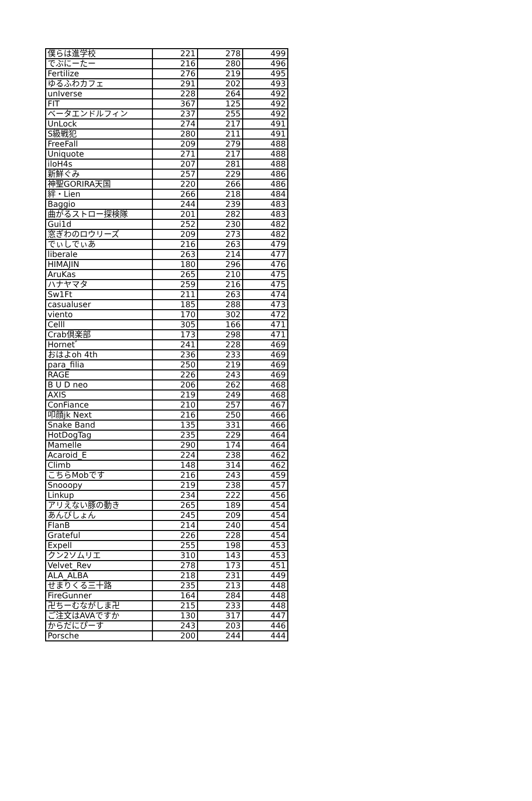| 僕らは進学校 | 221 | 278 | 499 |
| でぶにーたー | 216 | 280 | 496 |
| Fertilize | 276 | 219 | 495 |
| ゆるふわカフェ | 291 | 202 | 493 |
| unIverse | 228 | 264 | 492 |
| FIT | 367 | 125 | 492 |
| ベータエンドルフィン | 237 | 255 | 492 |
| UnLock | 274 | 217 | 491 |
| S級戦犯 | 280 | 211 | 491 |
| FreeFall | 209 | 279 | 488 |
| Uniquote | 271 | 217 | 488 |
| iloH4s | 207 | 281 | 488 |
| 新鮮ぐみ | 257 | 229 | 486 |
| 神聖GORIRA天国 | 220 | 266 | 486 |
| 絆・Lien | 266 | 218 | 484 |
| Baggio | 244 | 239 | 483 |
| 曲がるストロー探検隊 | 201 | 282 | 483 |
| Gui1d | 252 | 230 | 482 |
| 窓ぎわのロウリーズ | 209 | 273 | 482 |
| でぃしでぃあ | 216 | 263 | 479 |
| liberale | 263 | 214 | 477 |
| HIMAJIN | 180 | 296 | 476 |
| AruKas | 265 | 210 | 475 |
| ハナヤマタ | 259 | 216 | 475 |
| Sw1Ft | 211 | 263 | 474 |
| casualuser | 185 | 288 | 473 |
| viento | 170 | 302 | 472 |
| Celll | 305 | 166 | 471 |
| Crab倶楽部 | 173 | 298 | 471 |
| Hornet゛ | 241 | 228 | 469 |
| おはよoh 4th | 236 | 233 | 469 |
| para_filia | 250 | 219 | 469 |
| RAGE | 226 | 243 | 469 |
| B U D neo | 206 | 262 | 468 |
| AXIS | 219 | 249 | 468 |
| ConFiance | 210 | 257 | 467 |
| 叩顔jk Next | 216 | 250 | 466 |
| Snake Band | 135 | 331 | 466 |
| HotDogTag | 235 | 229 | 464 |
| Mamelle | 290 | 174 | 464 |
| Acaroid_E | 224 | 238 | 462 |
| Climb | 148 | 314 | 462 |
| こちらMobです | 216 | 243 | 459 |
| Snooopy | 219 | 238 | 457 |
| Linkup | 234 | 222 | 456 |
| アリえない豚の動き | 265 | 189 | 454 |
| あんびしょん | 245 | 209 | 454 |
| FlanB | 214 | 240 | 454 |
| Grateful | 226 | 228 | 454 |
| Expell | 255 | 198 | 453 |
| クン2ソムリエ | 310 | 143 | 453 |
| Velvet_Rev | 278 | 173 | 451 |
| ALA_ALBA | 218 | 231 | 449 |
| せまりくる三十路 | 235 | 213 | 448 |
| FireGunner | 164 | 284 | 448 |
| 卍ちーむながしま卍 | 215 | 233 | 448 |
| ご注文はAVAですか | 130 | 317 | 447 |
| からだにぴーす | 243 | 203 | 446 |
| Porsche | 200 | 244 | 444 |